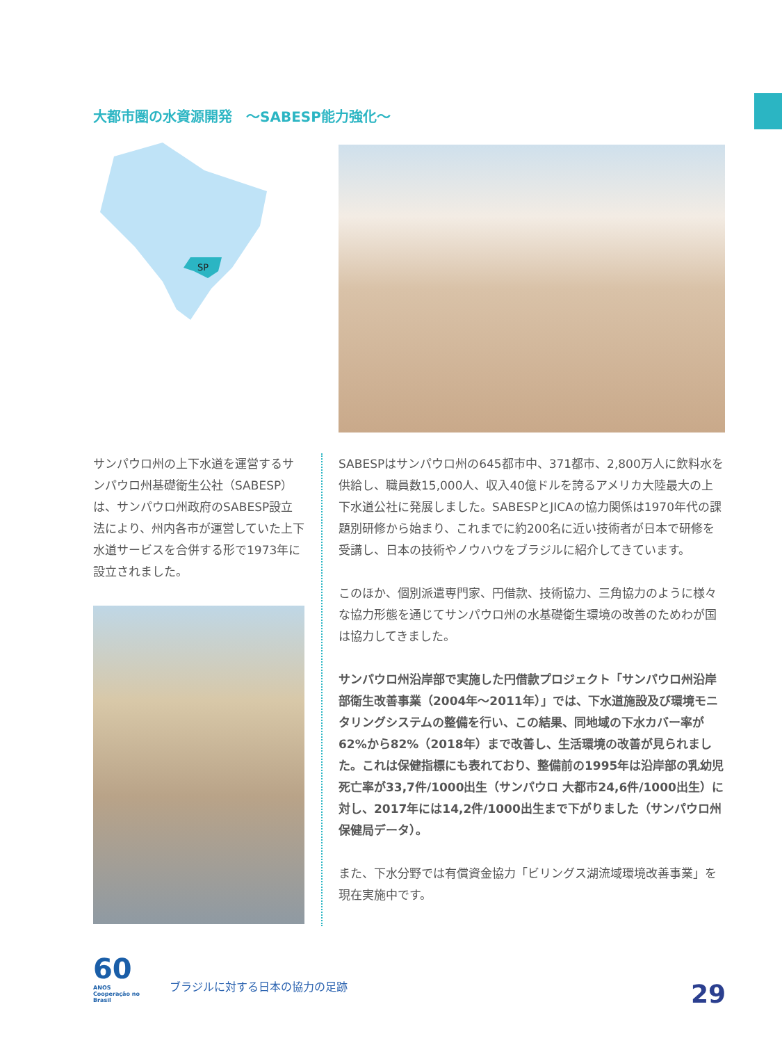大都市圏の水資源開発　～SABESP能力強化～
SP
サンパウロ州の上下水道を運営するサンパウロ州基礎衛生公社（SABESP）は、サンパウロ州政府のSABESP設立法により、州内各市が運営していた上下水道サービスを合併する形で1973年に設立されました。
SABESPはサンパウロ州の645都市中、371都市、2,800万人に飲料水を供給し、職員数15,000人、収入40億ドルを誇るアメリカ大陸最大の上下水道公社に発展しました。SABESPとJICAの協力関係は1970年代の課題別研修から始まり、これまでに約200名に近い技術者が日本で研修を受講し、日本の技術やノウハウをブラジルに紹介してきています。
このほか、個別派遣専門家、円借款、技術協力、三角協力のように様々な協力形態を通じてサンパウロ州の水基礎衛生環境の改善のためわが国は協力してきました。
サンパウロ州沿岸部で実施した円借款プロジェクト「サンパウロ州沿岸部衛生改善事業（2004年～2011年）」では、下水道施設及び環境モニタリングシステムの整備を行い、この結果、同地域の下水カバー率が62%から82%（2018年）まで改善し、生活環境の改善が見られました。これは保健指標にも表れており、整備前の1995年は沿岸部の乳幼児死亡率が33,7件/1000出生（サンパウロ 大都市24,6件/1000出生）に対し、2017年には14,2件/1000出生まで下がりました（サンパウロ州保健局データ）。
また、下水分野では有償資金協力「ビリングス湖流域環境改善事業」を現在実施中です。
60
ANOS
Cooperação no Brasil
ブラジルに対する日本の協力の足跡
29